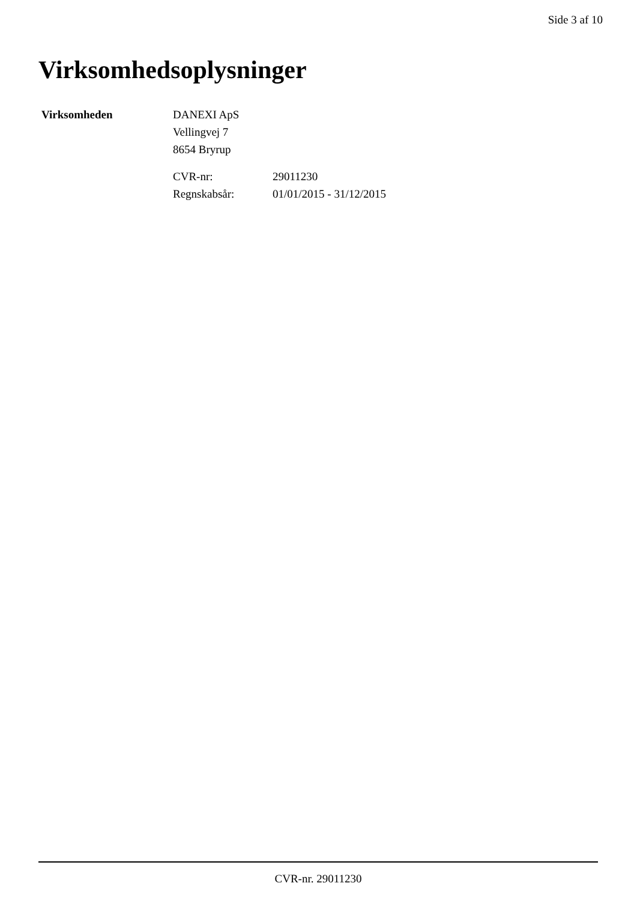Side 3 af 10
Virksomhedsoplysninger
Virksomheden
DANEXI ApS
Vellingvej 7
8654 Bryrup
| CVR-nr: | 29011230 |
| Regnskabsår: | 01/01/2015 - 31/12/2015 |
CVR-nr. 29011230